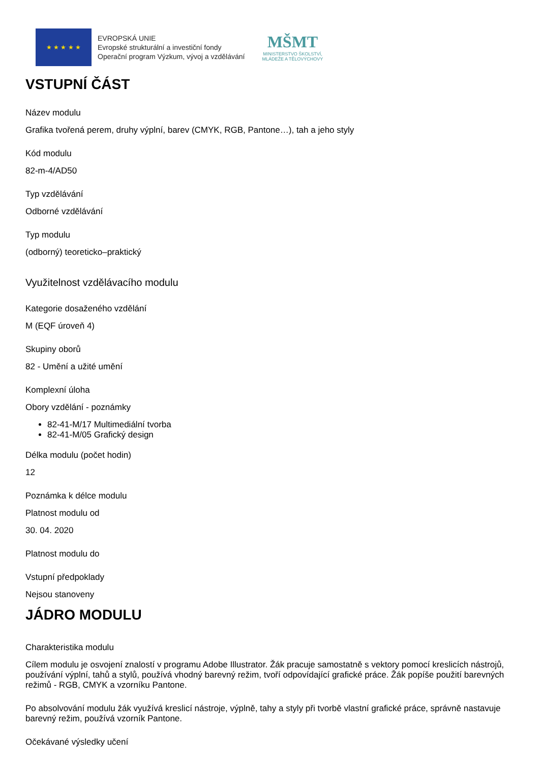★ ★ ★ ★ ★
EVROPSKÁ UNIE
Evropské strukturální a investiční fondy
Operační program Výzkum, vývoj a vzdělávání
MŠMT
MINISTERSTVO ŠKOLSTVÍ,
MLÁDEŽE A TĚLOVÝCHOVY
VSTUPNÍ ČÁST
Název modulu
Grafika tvořená perem, druhy výplní, barev (CMYK, RGB, Pantone…), tah a jeho styly
Kód modulu
82-m-4/AD50
Typ vzdělávání
Odborné vzdělávání
Typ modulu
(odborný) teoreticko–praktický
Využitelnost vzdělávacího modulu
Kategorie dosaženého vzdělání
M (EQF úroveň 4)
Skupiny oborů
82 - Umění a užité umění
Komplexní úloha
Obory vzdělání - poznámky
82-41-M/17 Multimediální tvorba
82-41-M/05 Grafický design
Délka modulu (počet hodin)
12
Poznámka k délce modulu
Platnost modulu od
30. 04. 2020
Platnost modulu do
Vstupní předpoklady
Nejsou stanoveny
JÁDRO MODULU
Charakteristika modulu
Cílem modulu je osvojení znalostí v programu Adobe Illustrator. Žák pracuje samostatně s vektory pomocí kreslicích nástrojů, používání výplní, tahů a stylů, používá vhodný barevný režim, tvoří odpovídající grafické práce. Žák popíše použití barevných režimů - RGB, CMYK a vzorníku Pantone.
Po absolvování modulu žák využívá kreslicí nástroje, výplně, tahy a styly při tvorbě vlastní grafické práce, správně nastavuje barevný režim, používá vzorník Pantone.
Očekávané výsledky učení